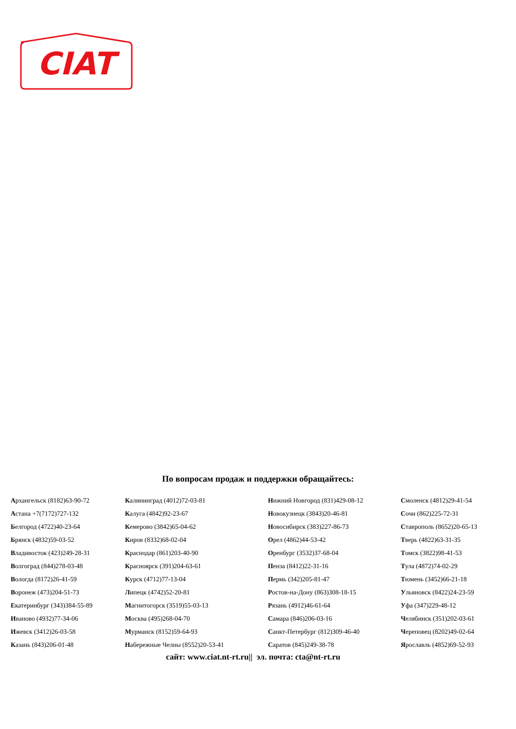CIAT
По вопросам продаж и поддержки обращайтесь:
| А рхангельск (8182)63-90-72 | К алининград (4012)72-03-81 | Н ижний Новгород (831)429-08-12 | С моленск (4812)29-41-54 |
| А стана +7(7172)727-132 | К алуга (4842)92-23-67 | Н овокузнецк (3843)20-46-81 | С очи (862)225-72-31 |
| Б елгород (4722)40-23-64 | К емерово (3842)65-04-62 | Н овосибирск (383)227-86-73 | С таврополь (8652)20-65-13 |
| Б рянск (4832)59-03-52 | К иров (8332)68-02-04 | О рел (4862)44-53-42 | Т верь (4822)63-31-35 |
| В ладивосток (423)249-28-31 | К раснодар (861)203-40-90 | О ренбург (3532)37-68-04 | Т омск (3822)98-41-53 |
| В олгоград (844)278-03-48 | К расноярск (391)204-63-61 | П енза (8412)22-31-16 | Т ула (4872)74-02-29 |
| В ологда (8172)26-41-59 | К урск (4712)77-13-04 | П ермь (342)205-81-47 | Т юмень (3452)66-21-18 |
| В оронеж (473)204-51-73 | Л ипецк (4742)52-20-81 | Р остов-на-Дону (863)308-18-15 | У льяновск (8422)24-23-59 |
| Е катеринбург (343)384-55-89 | М агнитогорск (3519)55-03-13 | Р язань (4912)46-61-64 | У фа (347)229-48-12 |
| И ваново (4932)77-34-06 | М осква (495)268-04-70 | С амара (846)206-03-16 | Ч елябинск (351)202-03-61 |
| И жевск (3412)26-03-58 | М урманск (8152)59-64-93 | С анкт-Петербург (812)309-46-40 | Ч ереповец (8202)49-02-64 |
| К азань (843)206-01-48 | Н абережные Челны (8552)20-53-41 | С аратов (845)249-38-78 | Я рославль (4852)69-52-93 |
сайт: www.ciat.nt-rt.ru|| эл. почта: cta@nt-rt.ru